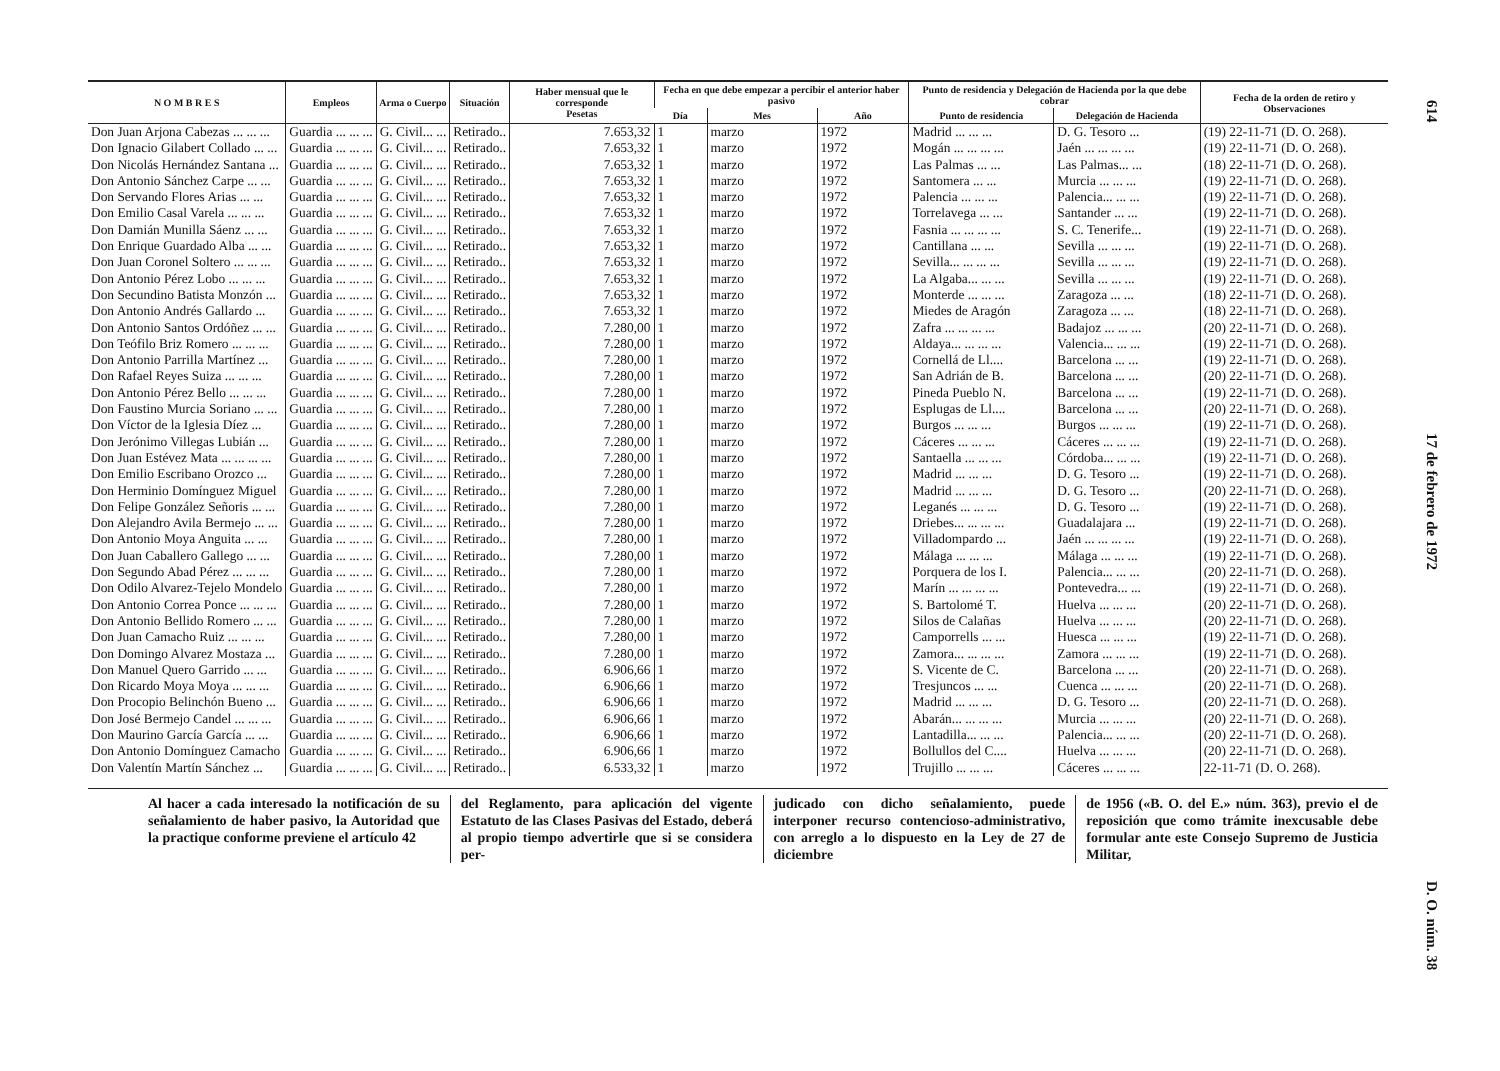| N O M B R E S | Empleos | Arma o Cuerpo | Situación | Haber mensual que le corresponde Pesetas | Fecha en que debe empezar a percibir el anterior haber pasivo | | | Punto de residencia y Delegación de Hacienda por la que debe cobrar | | Fecha de la orden de retiro y Observaciones |
| --- | --- | --- | --- | --- | --- | --- | --- | --- | --- | --- |
| | | | | | Día | Mes | Año | Punto de residencia | Delegación de Hacienda | |
| Don Juan Arjona Cabezas ... ... ... | Guardia ... ... ... | G. Civil... ... | Retirado.. | 7.653,32 | 1 | marzo | 1972 | Madrid ... ... ... | D. G. Tesoro ... | (19) 22-11-71 (D. O. 268). |
| Don Ignacio Gilabert Collado ... ... | Guardia ... ... ... | G. Civil... ... | Retirado.. | 7.653,32 | 1 | marzo | 1972 | Mogán ... ... ... ... | Jaén ... ... ... ... | (19) 22-11-71 (D. O. 268). |
| Don Nicolás Hernández Santana ... | Guardia ... ... ... | G. Civil... ... | Retirado.. | 7.653,32 | 1 | marzo | 1972 | Las Palmas ... ... | Las Palmas... ... | (18) 22-11-71 (D. O. 268). |
| Don Antonio Sánchez Carpe ... ... | Guardia ... ... ... | G. Civil... ... | Retirado.. | 7.653,32 | 1 | marzo | 1972 | Santomera ... ... | Murcia ... ... ... | (19) 22-11-71 (D. O. 268). |
| Don Servando Flores Arias ... ... | Guardia ... ... ... | G. Civil... ... | Retirado.. | 7.653,32 | 1 | marzo | 1972 | Palencia ... ... ... | Palencia... ... ... | (19) 22-11-71 (D. O. 268). |
| Don Emilio Casal Varela ... ... ... | Guardia ... ... ... | G. Civil... ... | Retirado.. | 7.653,32 | 1 | marzo | 1972 | Torrelavega ... ... | Santander ... ... | (19) 22-11-71 (D. O. 268). |
| Don Damián Munilla Sáenz ... ... | Guardia ... ... ... | G. Civil... ... | Retirado.. | 7.653,32 | 1 | marzo | 1972 | Fasnia ... ... ... ... | S. C. Tenerife... | (19) 22-11-71 (D. O. 268). |
| Don Enrique Guardado Alba ... ... | Guardia ... ... ... | G. Civil... ... | Retirado.. | 7.653,32 | 1 | marzo | 1972 | Cantillana ... ... | Sevilla ... ... ... | (19) 22-11-71 (D. O. 268). |
| Don Juan Coronel Soltero ... ... ... | Guardia ... ... ... | G. Civil... ... | Retirado.. | 7.653,32 | 1 | marzo | 1972 | Sevilla... ... ... ... | Sevilla ... ... ... | (19) 22-11-71 (D. O. 268). |
| Don Antonio Pérez Lobo ... ... ... | Guardia ... ... ... | G. Civil... ... | Retirado.. | 7.653,32 | 1 | marzo | 1972 | La Algaba... ... ... | Sevilla ... ... ... | (19) 22-11-71 (D. O. 268). |
| Don Secundino Batista Monzón ... | Guardia ... ... ... | G. Civil... ... | Retirado.. | 7.653,32 | 1 | marzo | 1972 | Monterde ... ... ... | Zaragoza ... ... | (18) 22-11-71 (D. O. 268). |
| Don Antonio Andrés Gallardo ... | Guardia ... ... ... | G. Civil... ... | Retirado.. | 7.653,32 | 1 | marzo | 1972 | Miedes de Aragón | Zaragoza ... ... | (18) 22-11-71 (D. O. 268). |
| Don Antonio Santos Ordóñez ... ... | Guardia ... ... ... | G. Civil... ... | Retirado.. | 7.280,00 | 1 | marzo | 1972 | Zafra ... ... ... ... | Badajoz ... ... ... | (20) 22-11-71 (D. O. 268). |
| Don Teófilo Briz Romero ... ... ... | Guardia ... ... ... | G. Civil... ... | Retirado.. | 7.280,00 | 1 | marzo | 1972 | Aldaya... ... ... ... | Valencia... ... ... | (19) 22-11-71 (D. O. 268). |
| Don Antonio Parrilla Martínez ... | Guardia ... ... ... | G. Civil... ... | Retirado.. | 7.280,00 | 1 | marzo | 1972 | Cornellá de Ll.... | Barcelona ... ... | (19) 22-11-71 (D. O. 268). |
| Don Rafael Reyes Suiza ... ... ... | Guardia ... ... ... | G. Civil... ... | Retirado.. | 7.280,00 | 1 | marzo | 1972 | San Adrián de B. | Barcelona ... ... | (20) 22-11-71 (D. O. 268). |
| Don Antonio Pérez Bello ... ... ... | Guardia ... ... ... | G. Civil... ... | Retirado.. | 7.280,00 | 1 | marzo | 1972 | Pineda Pueblo N. | Barcelona ... ... | (19) 22-11-71 (D. O. 268). |
| Don Faustino Murcia Soriano ... ... | Guardia ... ... ... | G. Civil... ... | Retirado.. | 7.280,00 | 1 | marzo | 1972 | Esplugas de Ll.... | Barcelona ... ... | (20) 22-11-71 (D. O. 268). |
| Don Víctor de la Iglesia Díez ... | Guardia ... ... ... | G. Civil... ... | Retirado.. | 7.280,00 | 1 | marzo | 1972 | Burgos ... ... ... | Burgos ... ... ... | (19) 22-11-71 (D. O. 268). |
| Don Jerónimo Villegas Lubián ... | Guardia ... ... ... | G. Civil... ... | Retirado.. | 7.280,00 | 1 | marzo | 1972 | Cáceres ... ... ... | Cáceres ... ... ... | (19) 22-11-71 (D. O. 268). |
| Don Juan Estévez Mata ... ... ... ... | Guardia ... ... ... | G. Civil... ... | Retirado.. | 7.280,00 | 1 | marzo | 1972 | Santaella ... ... ... | Córdoba... ... ... | (19) 22-11-71 (D. O. 268). |
| Don Emilio Escribano Orozco ... | Guardia ... ... ... | G. Civil... ... | Retirado.. | 7.280,00 | 1 | marzo | 1972 | Madrid ... ... ... | D. G. Tesoro ... | (19) 22-11-71 (D. O. 268). |
| Don Herminio Domínguez Miguel | Guardia ... ... ... | G. Civil... ... | Retirado.. | 7.280,00 | 1 | marzo | 1972 | Madrid ... ... ... | D. G. Tesoro ... | (20) 22-11-71 (D. O. 268). |
| Don Felipe González Señoris ... ... | Guardia ... ... ... | G. Civil... ... | Retirado.. | 7.280,00 | 1 | marzo | 1972 | Leganés ... ... ... | D. G. Tesoro ... | (19) 22-11-71 (D. O. 268). |
| Don Alejandro Avila Bermejo ... ... | Guardia ... ... ... | G. Civil... ... | Retirado.. | 7.280,00 | 1 | marzo | 1972 | Driebes... ... ... ... | Guadalajara ... | (19) 22-11-71 (D. O. 268). |
| Don Antonio Moya Anguita ... ... | Guardia ... ... ... | G. Civil... ... | Retirado.. | 7.280,00 | 1 | marzo | 1972 | Villadompardo ... | Jaén ... ... ... ... | (19) 22-11-71 (D. O. 268). |
| Don Juan Caballero Gallego ... ... | Guardia ... ... ... | G. Civil... ... | Retirado.. | 7.280,00 | 1 | marzo | 1972 | Málaga ... ... ... | Málaga ... ... ... | (19) 22-11-71 (D. O. 268). |
| Don Segundo Abad Pérez ... ... ... | Guardia ... ... ... | G. Civil... ... | Retirado.. | 7.280,00 | 1 | marzo | 1972 | Porquera de los I. | Palencia... ... ... | (20) 22-11-71 (D. O. 268). |
| Don Odilo Alvarez-Tejelo Mondelo | Guardia ... ... ... | G. Civil... ... | Retirado.. | 7.280,00 | 1 | marzo | 1972 | Marín ... ... ... ... | Pontevedra... ... | (19) 22-11-71 (D. O. 268). |
| Don Antonio Correa Ponce ... ... ... | Guardia ... ... ... | G. Civil... ... | Retirado.. | 7.280,00 | 1 | marzo | 1972 | S. Bartolomé T. | Huelva ... ... ... | (20) 22-11-71 (D. O. 268). |
| Don Antonio Bellido Romero ... ... | Guardia ... ... ... | G. Civil... ... | Retirado.. | 7.280,00 | 1 | marzo | 1972 | Silos de Calañas | Huelva ... ... ... | (20) 22-11-71 (D. O. 268). |
| Don Juan Camacho Ruiz ... ... ... | Guardia ... ... ... | G. Civil... ... | Retirado.. | 7.280,00 | 1 | marzo | 1972 | Camporrells ... ... | Huesca ... ... ... | (19) 22-11-71 (D. O. 268). |
| Don Domingo Alvarez Mostaza ... | Guardia ... ... ... | G. Civil... ... | Retirado.. | 7.280,00 | 1 | marzo | 1972 | Zamora... ... ... ... | Zamora ... ... ... | (19) 22-11-71 (D. O. 268). |
| Don Manuel Quero Garrido ... ... | Guardia ... ... ... | G. Civil... ... | Retirado.. | 6.906,66 | 1 | marzo | 1972 | S. Vicente de C. | Barcelona ... ... | (20) 22-11-71 (D. O. 268). |
| Don Ricardo Moya Moya ... ... ... | Guardia ... ... ... | G. Civil... ... | Retirado.. | 6.906,66 | 1 | marzo | 1972 | Tresjuncos ... ... | Cuenca ... ... ... | (20) 22-11-71 (D. O. 268). |
| Don Procopio Belinchón Bueno ... | Guardia ... ... ... | G. Civil... ... | Retirado.. | 6.906,66 | 1 | marzo | 1972 | Madrid ... ... ... | D. G. Tesoro ... | (20) 22-11-71 (D. O. 268). |
| Don José Bermejo Candel ... ... ... | Guardia ... ... ... | G. Civil... ... | Retirado.. | 6.906,66 | 1 | marzo | 1972 | Abarán... ... ... ... | Murcia ... ... ... | (20) 22-11-71 (D. O. 268). |
| Don Maurino García García ... ... | Guardia ... ... ... | G. Civil... ... | Retirado.. | 6.906,66 | 1 | marzo | 1972 | Lantadilla... ... ... | Palencia... ... ... | (20) 22-11-71 (D. O. 268). |
| Don Antonio Domínguez Camacho | Guardia ... ... ... | G. Civil... ... | Retirado.. | 6.906,66 | 1 | marzo | 1972 | Bollullos del C.... | Huelva ... ... ... | (20) 22-11-71 (D. O. 268). |
| Don Valentín Martín Sánchez ... | Guardia ... ... ... | G. Civil... ... | Retirado.. | 6.533,32 | 1 | marzo | 1972 | Trujillo ... ... ... | Cáceres ... ... ... | 22-11-71 (D. O. 268). |
Al hacer a cada interesado la notificación de su señalamiento de haber pasivo, la Autoridad que la practique conforme previene el artículo 42
del Reglamento, para aplicación del vigente Estatuto de las Clases Pasivas del Estado, deberá al propio tiempo advertirle que si se considera per-
judicado con dicho señalamiento, puede interponer recurso contencioso-administrativo, con arreglo a lo dispuesto en la Ley de 27 de diciembre
de 1956 («B. O. del E.» núm. 363), previo el de reposición que como trámite inexcusable debe formular ante este Consejo Supremo de Justicia Militar,
614 17 de febrero de 1972 D. O. núm. 38